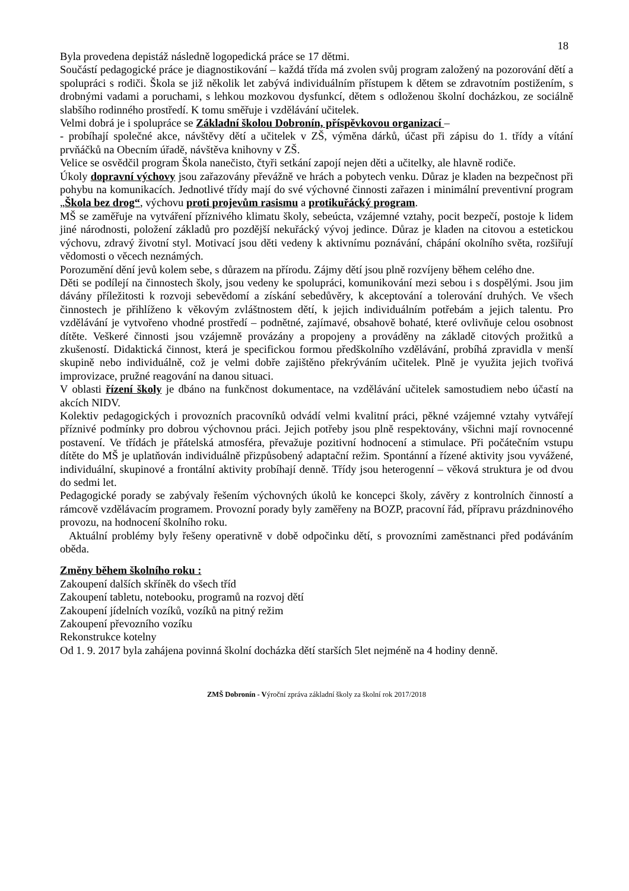18
Byla provedena depistáž následně logopedická práce se 17 dětmi.
Součástí pedagogické práce je diagnostikování – každá třída má zvolen svůj program založený na pozorování dětí a spolupráci s rodiči. Škola se již několik let zabývá individuálním přístupem k dětem se zdravotním postižením, s drobnými vadami a poruchami, s lehkou mozkovou dysfunkcí, dětem s odloženou školní docházkou, ze sociálně slabšího rodinného prostředí. K tomu směřuje i vzdělávání učitelek.
Velmi dobrá je i spolupráce se Základní školou Dobronín, příspěvkovou organizací –
- probíhají společné akce, návštěvy dětí a učitelek v ZŠ, výměna dárků, účast při zápisu do 1. třídy a vítání prvňáčků na Obecním úřadě, návštěva knihovny v ZŠ.
Velice se osvědčil program Škola nanečisto, čtyři setkání zapojí nejen děti a učitelky, ale hlavně rodiče.
Úkoly dopravní výchovy jsou zařazovány převážně ve hrách a pobytech venku. Důraz je kladen na bezpečnost při pohybu na komunikacích. Jednotlivé třídy mají do své výchovné činnosti zařazen i minimální preventivní program „Škola bez drog“, výchovu proti projevům rasismu a protikuřácký program.
MŠ se zaměřuje na vytváření příznivého klimatu školy, sebeúcta, vzájemné vztahy, pocit bezpečí, postoje k lidem jiné národnosti, položení základů pro pozdější nekuřácký vývoj jedince. Důraz je kladen na citovou a estetickou výchovu, zdravý životní styl. Motivací jsou děti vedeny k aktivnímu poznávání, chápání okolního světa, rozšiřují vědomosti o věcech neznámých.
Porozumění dění jevů kolem sebe, s důrazem na přírodu. Zájmy dětí jsou plně rozvíjeny během celého dne.
Děti se podílejí na činnostech školy, jsou vedeny ke spolupráci, komunikování mezi sebou i s dospělými. Jsou jim dávány příležitosti k rozvoji sebevědomí a získání sebedůvěry, k akceptování a tolerování druhých. Ve všech činnostech je přihlíženo k věkovým zvláštnostem dětí, k jejich individuálním potřebám a jejich talentu. Pro vzdělávání je vytvořeno vhodné prostředí – podnětné, zajímavé, obsahově bohaté, které ovlivňuje celou osobnost dítěte. Veškeré činnosti jsou vzájemně provázány a propojeny a prováděny na základě citových prožitků a zkušeností. Didaktická činnost, která je specifickou formou předškolního vzdělávání, probíhá zpravidla v menší skupině nebo individuálně, což je velmi dobře zajištěno překrýváním učitelek. Plně je využita jejich tvořivá improvizace, pružné reagování na danou situaci.
V oblasti řízení školy je dbáno na funkčnost dokumentace, na vzdělávání učitelek samostudiem nebo účastí na akcích NIDV.
Kolektiv pedagogických i provozních pracovníků odvádí velmi kvalitní práci, pěkné vzájemné vztahy vytvářejí příznivé podmínky pro dobrou výchovnou práci. Jejich potřeby jsou plně respektovány, všichni mají rovnocenné postavení. Ve třídách je přátelská atmosféra, převažuje pozitivní hodnocení a stimulace. Při počátečním vstupu dítěte do MŠ je uplatňován individuálně přizpůsobený adaptační režim. Spontánní a řízené aktivity jsou vyvážené, individuální, skupinové a frontální aktivity probíhají denně. Třídy jsou heterogenní – věková struktura je od dvou do sedmi let.
Pedagogické porady se zabývaly řešením výchovných úkolů ke koncepci školy, závěry z kontrolních činností a rámcově vzdělávacím programem. Provozní porady byly zaměřeny na BOZP, pracovní řád, přípravu prázdninového provozu, na hodnocení školního roku.
Aktuální problémy byly řešeny operativně v době odpočinku dětí, s provozními zaměstnanci před podáváním oběda.
Změny během školního roku :
Zakoupení dalších skříněk do všech tříd
Zakoupení tabletu, notebooku, programů na rozvoj dětí
Zakoupení jídelních vozíků, vozíků na pitný režim
Zakoupení převozního vozíku
Rekonstrukce kotelny
Od 1. 9. 2017 byla zahájena povinná školní docházka dětí starších 5let nejméně na 4 hodiny denně.
ZMŠ Dobronín - Výroční zpráva základní školy za školní rok 2017/2018